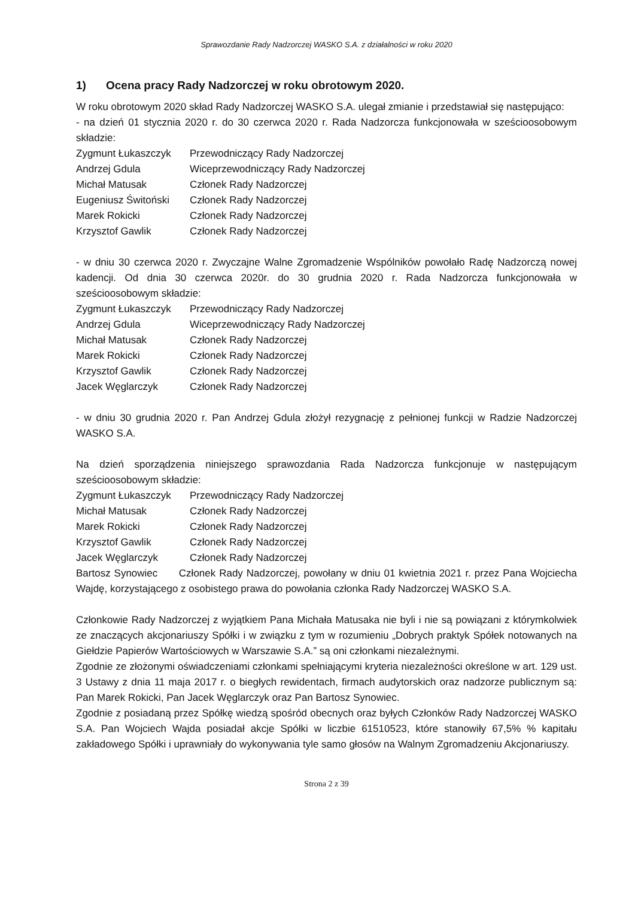Sprawozdanie Rady Nadzorczej WASKO S.A. z działalności w roku 2020
1) Ocena pracy Rady Nadzorczej w roku obrotowym 2020.
W roku obrotowym 2020 skład Rady Nadzorczej WASKO S.A. ulegał zmianie i przedstawiał się następująco:
- na dzień 01 stycznia 2020 r. do 30 czerwca 2020 r. Rada Nadzorcza funkcjonowała w sześcioosobowym składzie:
| Zygmunt Łukaszczyk | Przewodniczący Rady Nadzorczej |
| Andrzej Gdula | Wiceprzewodniczący Rady Nadzorczej |
| Michał Matusak | Członek Rady Nadzorczej |
| Eugeniusz Świtoński | Członek Rady Nadzorczej |
| Marek Rokicki | Członek Rady Nadzorczej |
| Krzysztof Gawlik | Członek Rady Nadzorczej |
- w dniu 30 czerwca 2020 r. Zwyczajne Walne Zgromadzenie Wspólników powołało Radę Nadzorczą nowej kadencji. Od dnia 30 czerwca 2020r. do 30 grudnia 2020 r. Rada Nadzorcza funkcjonowała w sześcioosobowym składzie:
| Zygmunt Łukaszczyk | Przewodniczący Rady Nadzorczej |
| Andrzej Gdula | Wiceprzewodniczący Rady Nadzorczej |
| Michał Matusak | Członek Rady Nadzorczej |
| Marek Rokicki | Członek Rady Nadzorczej |
| Krzysztof Gawlik | Członek Rady Nadzorczej |
| Jacek Węglarczyk | Członek Rady Nadzorczej |
- w dniu 30 grudnia 2020 r. Pan Andrzej Gdula złożył rezygnację z pełnionej funkcji w Radzie Nadzorczej WASKO S.A.
Na dzień sporządzenia niniejszego sprawozdania Rada Nadzorcza funkcjonuje w następującym sześcioosobowym składzie:
| Zygmunt Łukaszczyk | Przewodniczący Rady Nadzorczej |
| Michał Matusak | Członek Rady Nadzorczej |
| Marek Rokicki | Członek Rady Nadzorczej |
| Krzysztof Gawlik | Członek Rady Nadzorczej |
| Jacek Węglarczyk | Członek Rady Nadzorczej |
Bartosz Synowiec Członek Rady Nadzorczej, powołany w dniu 01 kwietnia 2021 r. przez Pana Wojciecha Wajdę, korzystającego z osobistego prawa do powołania członka Rady Nadzorczej WASKO S.A.
Członkowie Rady Nadzorczej z wyjątkiem Pana Michała Matusaka nie byli i nie są powiązani z którymkolwiek ze znaczących akcjonariuszy Spółki i w związku z tym w rozumieniu „Dobrych praktyk Spółek notowanych na Giełdzie Papierów Wartościowych w Warszawie S.A.” są oni członkami niezależnymi.
Zgodnie ze złożonymi oświadczeniami członkami spełniającymi kryteria niezależności określone w art. 129 ust. 3 Ustawy z dnia 11 maja 2017 r. o biegłych rewidentach, firmach audytorskich oraz nadzorze publicznym są: Pan Marek Rokicki, Pan Jacek Węglarczyk oraz Pan Bartosz Synowiec.
Zgodnie z posiadaną przez Spółkę wiedzą spośród obecnych oraz byłych Członków Rady Nadzorczej WASKO S.A. Pan Wojciech Wajda posiadał akcje Spółki w liczbie 61510523, które stanowiły 67,5% % kapitału zakładowego Spółki i uprawniały do wykonywania tyle samo głosów na Walnym Zgromadzeniu Akcjonariuszy.
Strona 2 z 39